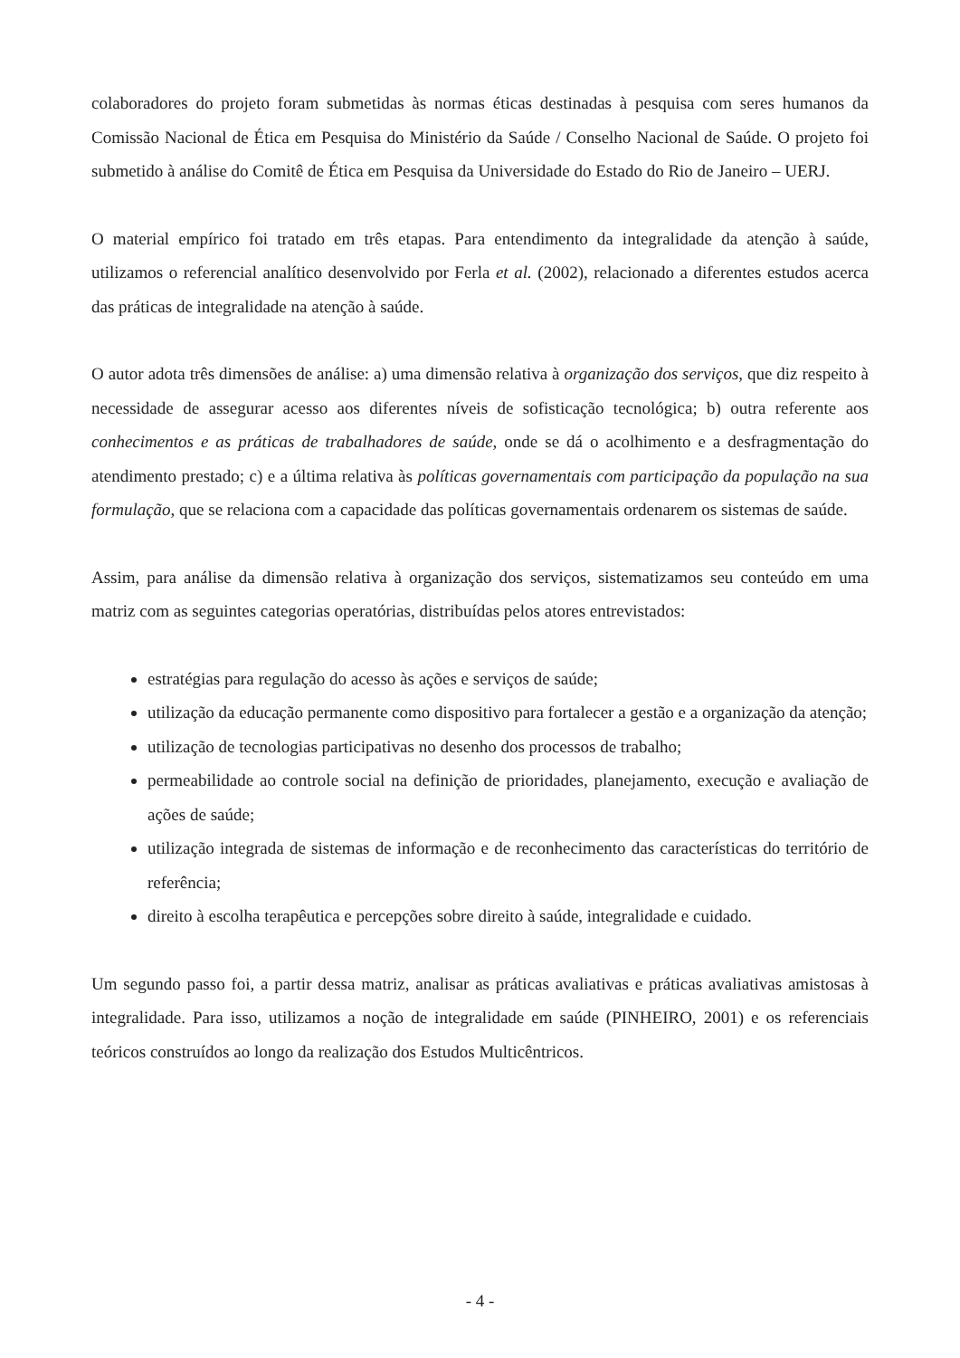colaboradores do projeto foram submetidas às normas éticas destinadas à pesquisa com seres humanos da Comissão Nacional de Ética em Pesquisa do Ministério da Saúde / Conselho Nacional de Saúde. O projeto foi submetido à análise do Comitê de Ética em Pesquisa da Universidade do Estado do Rio de Janeiro – UERJ.
O material empírico foi tratado em três etapas. Para entendimento da integralidade da atenção à saúde, utilizamos o referencial analítico desenvolvido por Ferla et al. (2002), relacionado a diferentes estudos acerca das práticas de integralidade na atenção à saúde.
O autor adota três dimensões de análise: a) uma dimensão relativa à organização dos serviços, que diz respeito à necessidade de assegurar acesso aos diferentes níveis de sofisticação tecnológica; b) outra referente aos conhecimentos e as práticas de trabalhadores de saúde, onde se dá o acolhimento e a desfragmentação do atendimento prestado; c) e a última relativa às políticas governamentais com participação da população na sua formulação, que se relaciona com a capacidade das políticas governamentais ordenarem os sistemas de saúde.
Assim, para análise da dimensão relativa à organização dos serviços, sistematizamos seu conteúdo em uma matriz com as seguintes categorias operatórias, distribuídas pelos atores entrevistados:
estratégias para regulação do acesso às ações e serviços de saúde;
utilização da educação permanente como dispositivo para fortalecer a gestão e a organização da atenção;
utilização de tecnologias participativas no desenho dos processos de trabalho;
permeabilidade ao controle social na definição de prioridades, planejamento, execução e avaliação de ações de saúde;
utilização integrada de sistemas de informação e de reconhecimento das características do território de referência;
direito à escolha terapêutica e percepções sobre direito à saúde, integralidade e cuidado.
Um segundo passo foi, a partir dessa matriz, analisar as práticas avaliativas e práticas avaliativas amistosas à integralidade. Para isso, utilizamos a noção de integralidade em saúde (PINHEIRO, 2001) e os referenciais teóricos construídos ao longo da realização dos Estudos Multicêntricos.
- 4 -